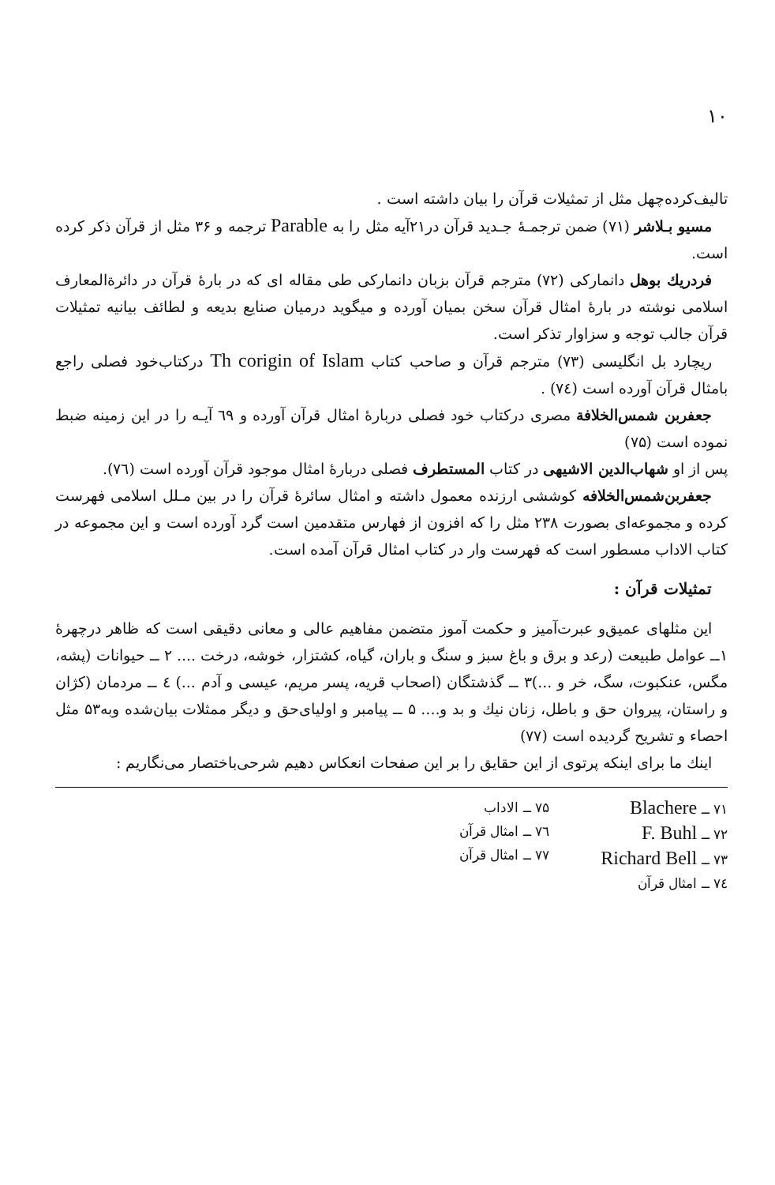۱۰
تالیف‌کرده‌چهل مثل از تمثیلات قرآن را بیان داشته است .
مسیو بـلاشر (۷۱) ضمن ترجمـۀ جـدید قرآن در۲۱آیه مثل را به Parable ترجمه و ۳۶ مثل از قرآن ذکر کرده است.
فردریك بوهل دانمارکی (۷۲) مترجم قرآن بزبان دانمارکی طی مقاله ای که در بارۀ قرآن در دائرةالمعارف اسلامی نوشته در بارۀ امثال قرآن سخن بمیان آورده و میگوید درمیان صنایع بدیعه و لطائف بیانیه تمثیلات قرآن جالب توجه و سزاوار تذکر است.
ریچارد بل انگلیسی (۷۳) مترجم قرآن و صاحب کتاب Th corigin of Islam درکتاب‌خود فصلی راجع بامثال قرآن آورده است (۷٤) .
جعفربن شمس‌الخلافة مصری درکتاب خود فصلی دربارۀ امثال قرآن آورده و ٦۹ آیـه را در این زمینه ضبط نموده است (۷۵)
پس از او شهاب‌الدین الاشیهی در کتاب المستطرف فصلی دربارۀ امثال موجود قرآن آورده است (۷٦).
جعفربن‌شمس‌الخلافه کوششی ارزنده معمول داشته و امثال سائرۀ قرآن را در بین مـلل اسلامی فهرست کرده و مجموعه‌ای بصورت ۲۳۸ مثل را که افزون از فهارس متقدمین است گرد آورده است و این مجموعه در کتاب الاداب مسطور است که فهرست وار در کتاب امثال قرآن آمده است.
تمثیلات قرآن :
این مثلهای عمیق‌و عبرت‌آمیز و حکمت آموز متضمن مفاهیم عالی و معانی دقیقی است که ظاهر درچهرۀ ۱ــ عوامل طبیعت (رعد و برق و باغ سبز و سنگ و باران، گیاه، کشتزار، خوشه، درخت .... ۲ ــ حیوانات (پشه، مگس، عنکبوت، سگ، خر و ...)۳ ــ گذشتگان (اصحاب قریه، پسر مریم، عیسی و آدم ...) ٤ ــ مردمان (کژان و راستان، پیروان حق و باطل، زنان نیك و بد و.... ۵ ــ پیامبر و اولیای‌حق و دیگر ممثلات بیان‌شده وبه۵۳ مثل احصاء و تشریح گردیده است (۷۷)
اینك ما برای اینکه پرتوی از این حقایق را بر این صفحات انعکاس دهیم شرحی‌باختصار می‌نگاریم :
۷۱ ــ Blachere
۷۲ ــ F. Buhl
۷۳ ــ Richard Bell
۷٤ ــ امثال قرآن
۷۵ ــ الاداب
۷٦ ــ امثال قرآن
۷۷ ــ امثال قرآن